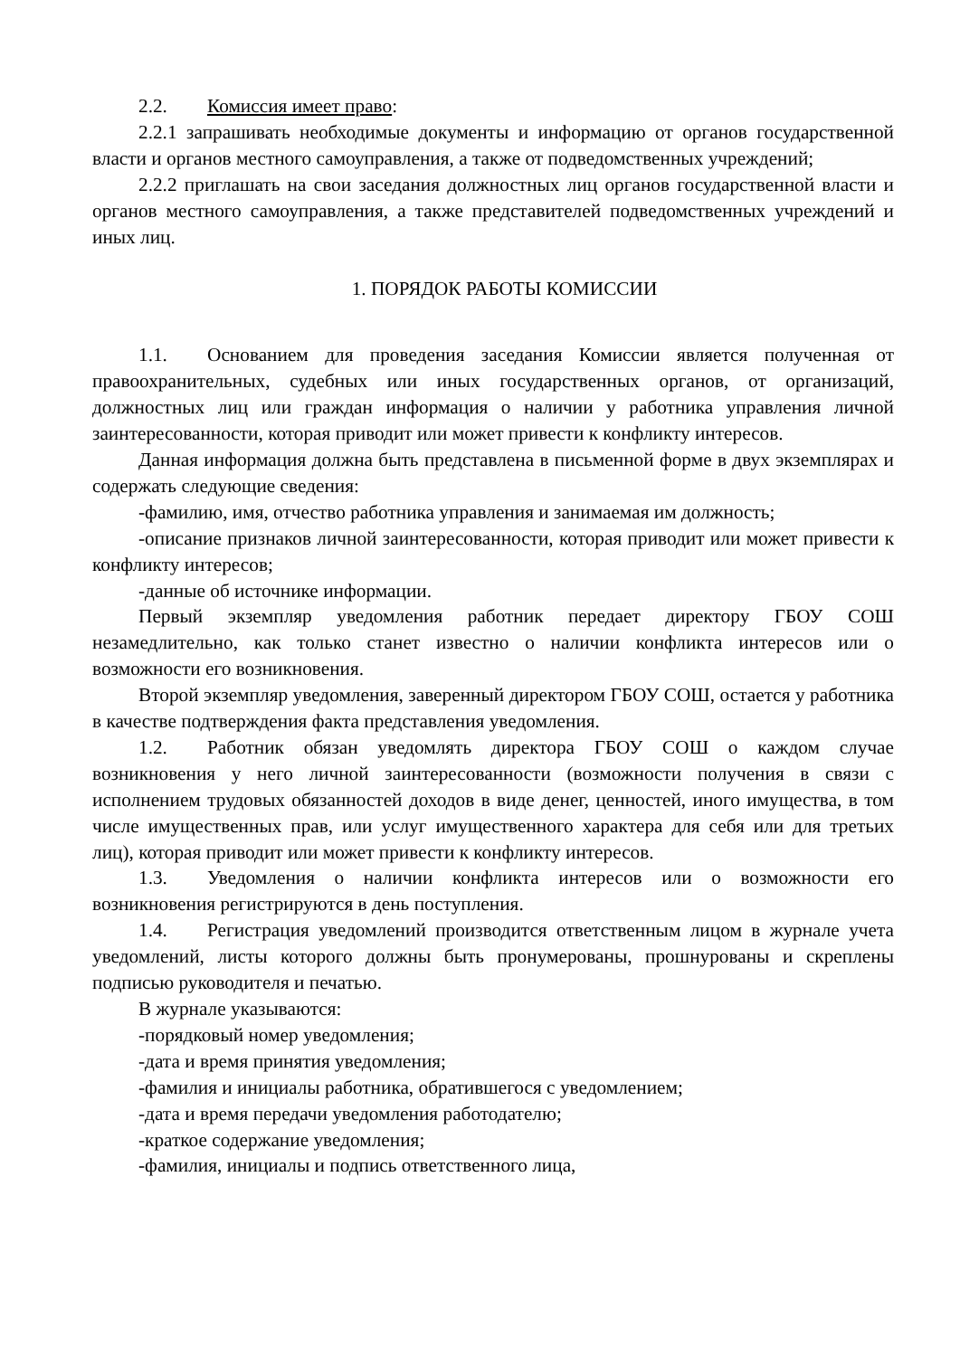2.2. Комиссия имеет право:
2.2.1 запрашивать необходимые документы и информацию от органов государственной власти и органов местного самоуправления, а также от подведомственных учреждений;
2.2.2 приглашать на свои заседания должностных лиц органов государственной власти и органов местного самоуправления, а также представителей подведомственных учреждений и иных лиц.
1. ПОРЯДОК РАБОТЫ КОМИССИИ
1.1. Основанием для проведения заседания Комиссии является полученная от правоохранительных, судебных или иных государственных органов, от организаций, должностных лиц или граждан информация о наличии у работника управления личной заинтересованности, которая приводит или может привести к конфликту интересов.
Данная информация должна быть представлена в письменной форме в двух экземплярах и содержать следующие сведения:
-фамилию, имя, отчество работника управления и занимаемая им должность;
-описание признаков личной заинтересованности, которая приводит или может привести к конфликту интересов;
-данные об источнике информации.
Первый экземпляр уведомления работник передает директору ГБОУ СОШ незамедлительно, как только станет известно о наличии конфликта интересов или о возможности его возникновения.
Второй экземпляр уведомления, заверенный директором ГБОУ СОШ, остается у работника в качестве подтверждения факта представления уведомления.
1.2. Работник обязан уведомлять директора ГБОУ СОШ о каждом случае возникновения у него личной заинтересованности (возможности получения в связи с исполнением трудовых обязанностей доходов в виде денег, ценностей, иного имущества, в том числе имущественных прав, или услуг имущественного характера для себя или для третьих лиц), которая приводит или может привести к конфликту интересов.
1.3. Уведомления о наличии конфликта интересов или о возможности его возникновения регистрируются в день поступления.
1.4. Регистрация уведомлений производится ответственным лицом в журнале учета уведомлений, листы которого должны быть пронумерованы, прошнурованы и скреплены подписью руководителя и печатью.
В журнале указываются:
-порядковый номер уведомления;
-дата и время принятия уведомления;
-фамилия и инициалы работника, обратившегося с уведомлением;
-дата и время передачи уведомления работодателю;
-краткое содержание уведомления;
-фамилия, инициалы и подпись ответственного лица,